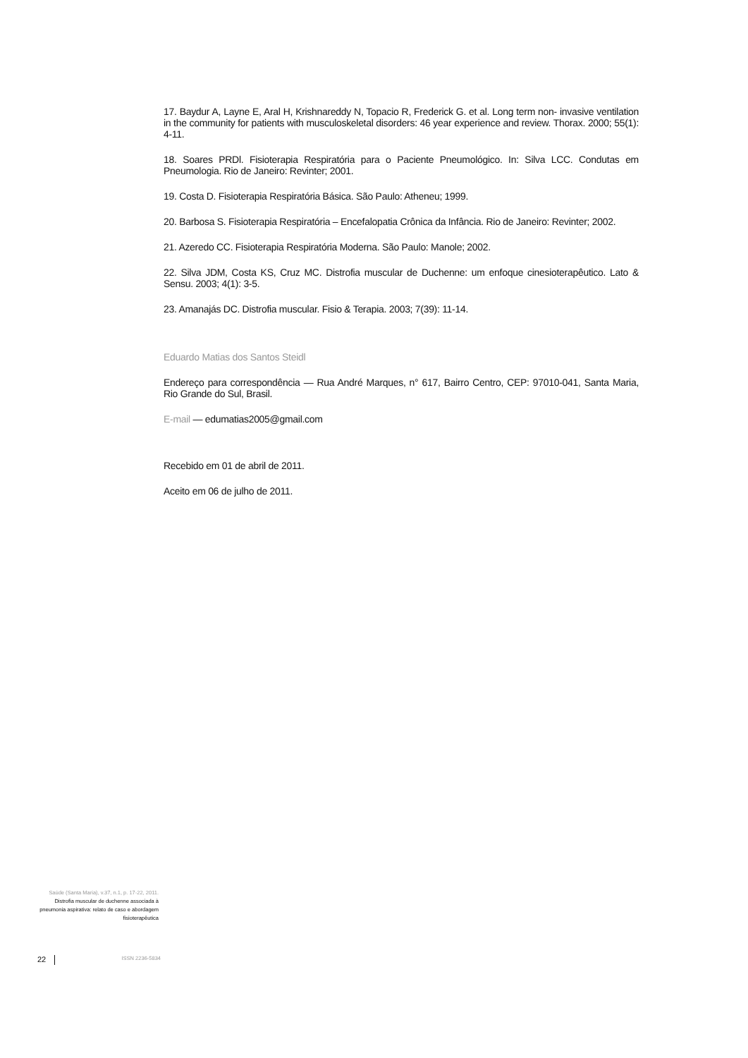17. Baydur A, Layne E, Aral H, Krishnareddy N, Topacio R, Frederick G. et al. Long term non- invasive ventilation in the community for patients with musculoskeletal disorders: 46 year experience and review. Thorax. 2000; 55(1): 4-11.
18. Soares PRDl. Fisioterapia Respiratória para o Paciente Pneumológico. In: Silva LCC. Condutas em Pneumologia. Rio de Janeiro: Revinter; 2001.
19. Costa D. Fisioterapia Respiratória Básica. São Paulo: Atheneu; 1999.
20. Barbosa S. Fisioterapia Respiratória – Encefalopatia Crônica da Infância. Rio de Janeiro: Revinter; 2002.
21. Azeredo CC. Fisioterapia Respiratória Moderna. São Paulo: Manole; 2002.
22. Silva JDM, Costa KS, Cruz MC. Distrofia muscular de Duchenne: um enfoque cinesioterapêutico. Lato & Sensu. 2003; 4(1): 3-5.
23. Amanajás DC. Distrofia muscular. Fisio & Terapia. 2003; 7(39): 11-14.
Eduardo Matias dos Santos Steidl
Endereço para correspondência — Rua André Marques, n° 617, Bairro Centro, CEP: 97010-041, Santa Maria, Rio Grande do Sul, Brasil.
E-mail — edumatias2005@gmail.com
Recebido em 01 de abril de 2011.
Aceito em 06 de julho de 2011.
Saúde (Santa Maria), v.37, n.1, p. 17-22, 2011.
Distrofia muscular de duchenne associada à pneumonia aspirativa: relato de caso e abordagem fisioterapêutica
22 ISSN 2236-5834